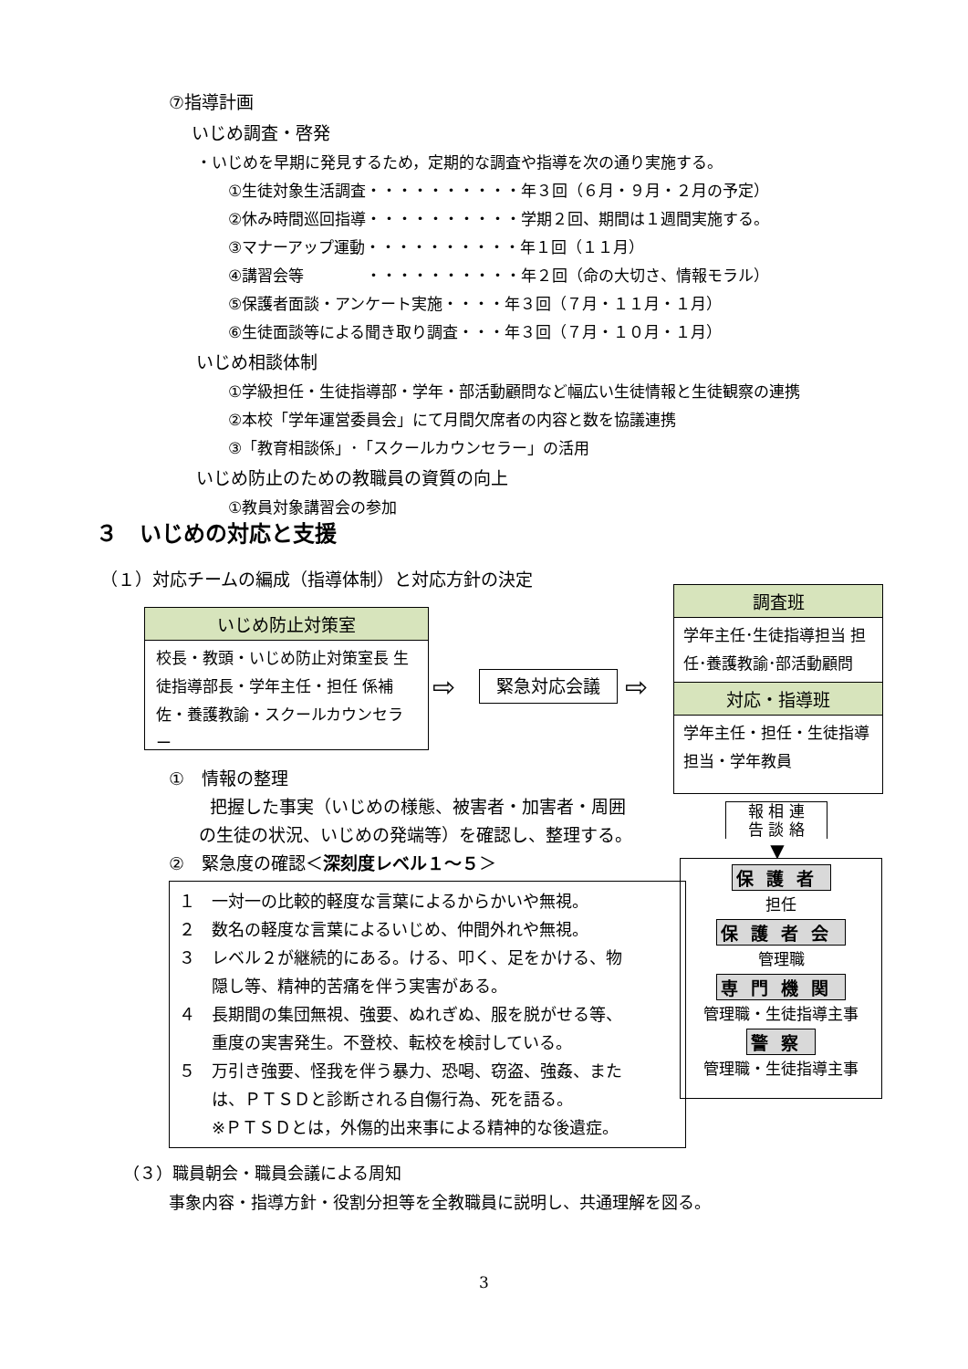⑦指導計画
いじめ調査・啓発
・いじめを早期に発見するため，定期的な調査や指導を次の通り実施する。
①生徒対象生活調査・・・・・・・・・・年３回（６月・９月・２月の予定）
②休み時間巡回指導・・・・・・・・・・学期２回、期間は１週間実施する。
③マナーアップ運動・・・・・・・・・・年１回（１１月）
④講習会等　　　　・・・・・・・・・・年２回（命の大切さ、情報モラル）
⑤保護者面談・アンケート実施・・・・年３回（７月・１１月・１月）
⑥生徒面談等による聞き取り調査・・・年３回（７月・１０月・１月）
いじめ相談体制
①学級担任・生徒指導部・学年・部活動顧問など幅広い生徒情報と生徒観察の連携
②本校「学年運営委員会」にて月間欠席者の内容と数を協議連携
③「教育相談係」･「スクールカウンセラー」の活用
いじめ防止のための教職員の資質の向上
①教員対象講習会の参加
３　いじめの対応と支援
（１）対応チームの編成（指導体制）と対応方針の決定
いじめ防止対策室
校長・教頭・いじめ防止対策室長 生徒指導部長・学年主任・担任 係補佐・養護教諭・スクールカウンセラー
⇨ 緊急対応会議 ⇨
調査班
学年主任･生徒指導担当 担任･養護教諭･部活動顧問
対応・指導班
学年主任・担任・生徒指導担当・学年教員
報 相 連
告 談 絡
▼
保護者
担任
保護者会
管理職
専門機関
管理職・生徒指導主事
警察
管理職・生徒指導主事
①　情報の整理
把握した事実（いじめの様態、被害者・加害者・周囲
の生徒の状況、いじめの発端等）を確認し、整理する。
②　緊急度の確認＜深刻度レベル１～５＞
１　一対一の比較的軽度な言葉によるからかいや無視。
２　数名の軽度な言葉によるいじめ、仲間外れや無視。
３　レベル２が継続的にある。ける、叩く、足をかける、物
　　隠し等、精神的苦痛を伴う実害がある。
４　長期間の集団無視、強要、ぬれぎぬ、服を脱がせる等、
　　重度の実害発生。不登校、転校を検討している。
５　万引き強要、怪我を伴う暴力、恐喝、窃盗、強姦、また
　　は、ＰＴＳＤと診断される自傷行為、死を語る。
　　※ＰＴＳＤとは，外傷的出来事による精神的な後遺症。
（３）職員朝会・職員会議による周知
事象内容・指導方針・役割分担等を全教職員に説明し、共通理解を図る。
3